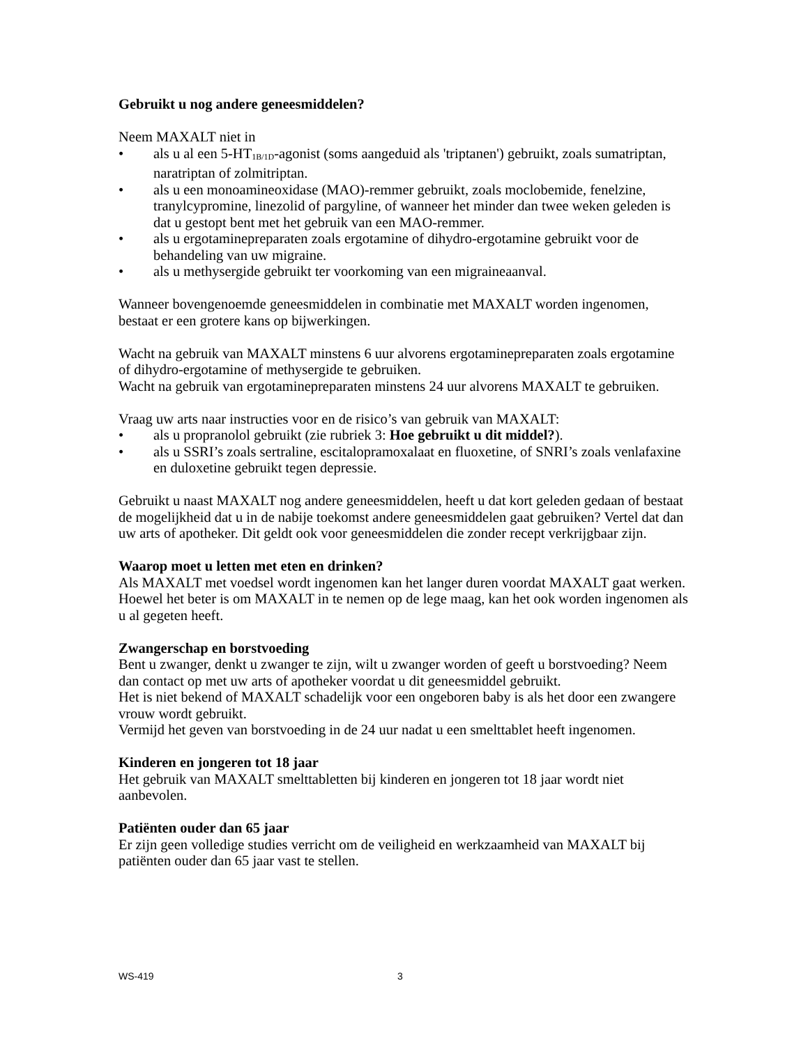Gebruikt u nog andere geneesmiddelen?
Neem MAXALT niet in
• als u al een 5-HT<sub>1B/1D</sub>-agonist (soms aangeduid als 'triptanen') gebruikt, zoals sumatriptan, naratriptan of zolmitriptan.
• als u een monoamineoxidase (MAO)-remmer gebruikt, zoals moclobemide, fenelzine, tranylcypromine, linezolid of pargyline, of wanneer het minder dan twee weken geleden is dat u gestopt bent met het gebruik van een MAO-remmer.
• als u ergotaminepreparaten zoals ergotamine of dihydro-ergotamine gebruikt voor de behandeling van uw migraine.
• als u methysergide gebruikt ter voorkoming van een migraineaanval.
Wanneer bovengenoemde geneesmiddelen in combinatie met MAXALT worden ingenomen, bestaat er een grotere kans op bijwerkingen.
Wacht na gebruik van MAXALT minstens 6 uur alvorens ergotaminepreparaten zoals ergotamine of dihydro-ergotamine of methysergide te gebruiken.
Wacht na gebruik van ergotaminepreparaten minstens 24 uur alvorens MAXALT te gebruiken.
Vraag uw arts naar instructies voor en de risico’s van gebruik van MAXALT:
• als u propranolol gebruikt (zie rubriek 3: Hoe gebruikt u dit middel?).
• als u SSRI’s zoals sertraline, escitalopramoxalaat en fluoxetine, of SNRI’s zoals venlafaxine en duloxetine gebruikt tegen depressie.
Gebruikt u naast MAXALT nog andere geneesmiddelen, heeft u dat kort geleden gedaan of bestaat de mogelijkheid dat u in de nabije toekomst andere geneesmiddelen gaat gebruiken? Vertel dat dan uw arts of apotheker. Dit geldt ook voor geneesmiddelen die zonder recept verkrijgbaar zijn.
Waarop moet u letten met eten en drinken?
Als MAXALT met voedsel wordt ingenomen kan het langer duren voordat MAXALT gaat werken. Hoewel het beter is om MAXALT in te nemen op de lege maag, kan het ook worden ingenomen als u al gegeten heeft.
Zwangerschap en borstvoeding
Bent u zwanger, denkt u zwanger te zijn, wilt u zwanger worden of geeft u borstvoeding? Neem dan contact op met uw arts of apotheker voordat u dit geneesmiddel gebruikt.
Het is niet bekend of MAXALT schadelijk voor een ongeboren baby is als het door een zwangere vrouw wordt gebruikt.
Vermijd het geven van borstvoeding in de 24 uur nadat u een smelttablet heeft ingenomen.
Kinderen en jongeren tot 18 jaar
Het gebruik van MAXALT smelttabletten bij kinderen en jongeren tot 18 jaar wordt niet aanbevolen.
Patiënten ouder dan 65 jaar
Er zijn geen volledige studies verricht om de veiligheid en werkzaamheid van MAXALT bij patiënten ouder dan 65 jaar vast te stellen.
WS-419 3